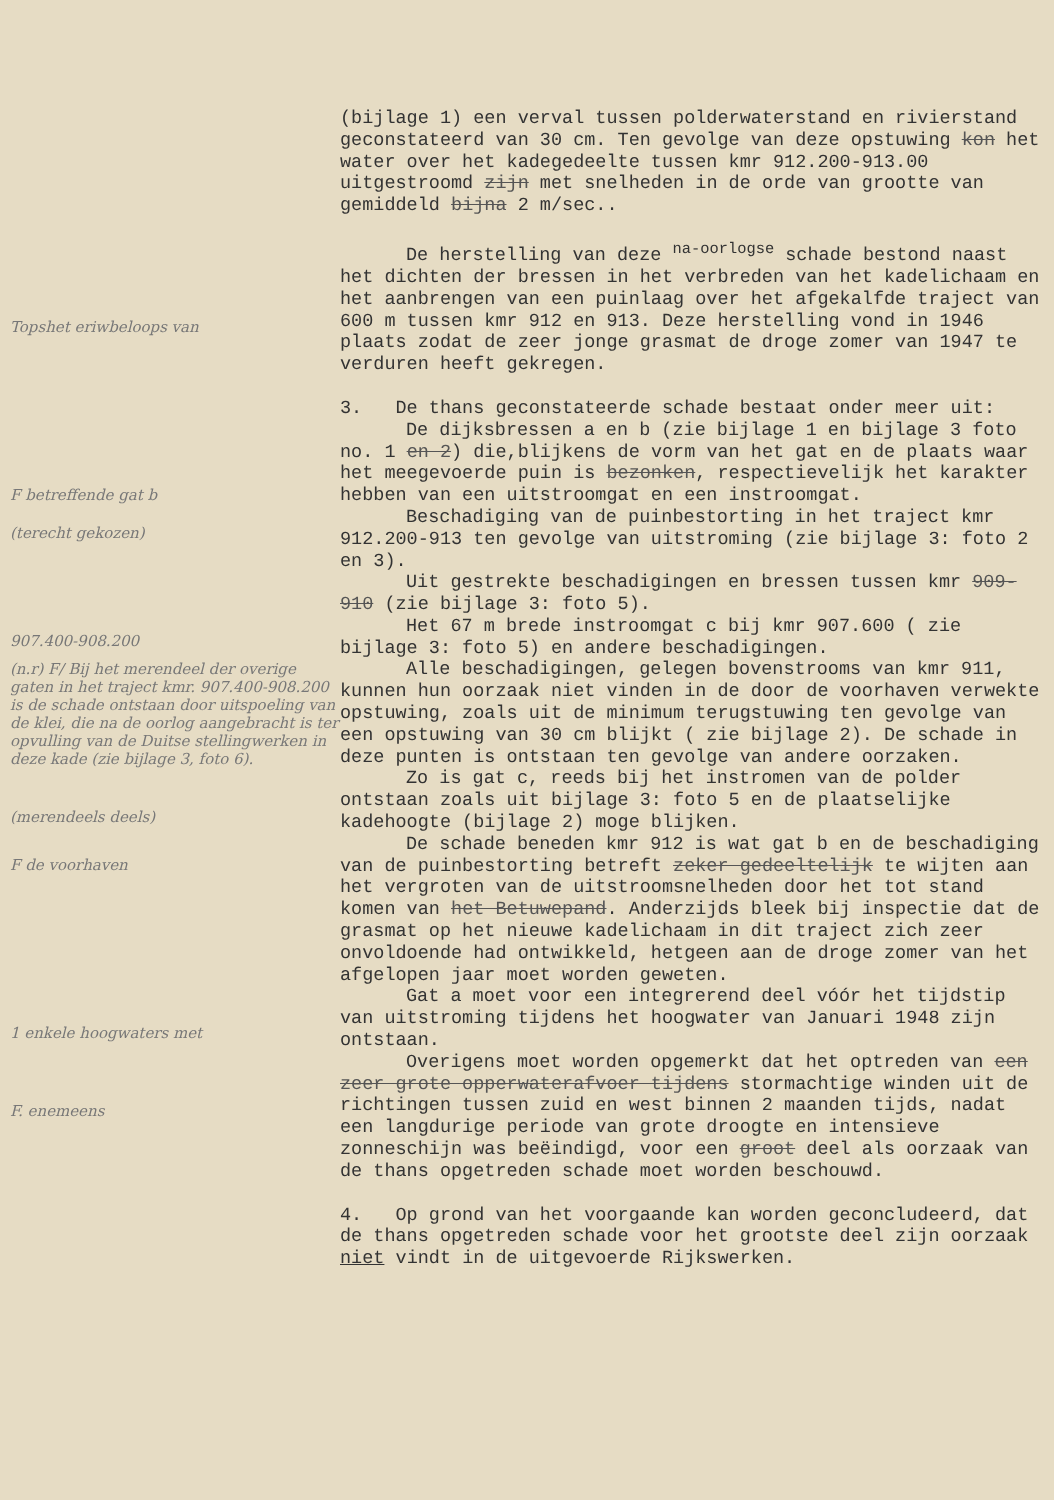Topshet eriwbeloops van
F betreffende gat b
(terecht gekozen)
907.400-908.200
(n.r) F/ Bij het merendeel der overige gaten in het traject kmr. 907.400-908.200 is de schade ontstaan door uitspoeling van de klei, die na de oorlog aangebracht is ter opvulling van de Duitse stellingwerken in deze kade (zie bijlage 3, foto 6).
(merendeels deels)
F de voorhaven
1 enkele hoogwaters met
F. enemeens
(bijlage 1) een verval tussen polderwaterstand en rivierstand geconstateerd van 30 cm. Ten gevolge van deze opstuwing kon het water over het kadegedeelte tussen kmr 912.200-913.00 uitgestroomd zijn met snelheden in de orde van grootte van gemiddeld bijna 2 m/sec..
De herstelling van deze <sup>na-oorlogse</sup> schade bestond naast het dichten der bressen in het verbreden van het kadelichaam en het aanbrengen van een puinlaag over het afgekalfde traject van 600 m tussen kmr 912 en 913. Deze herstelling vond in 1946 plaats zodat de zeer jonge grasmat de droge zomer van 1947 te verduren heeft gekregen.
3. De thans geconstateerde schade bestaat onder meer uit:
De dijksbressen a en b (zie bijlage 1 en bijlage 3 foto no. 1 en 2) die,blijkens de vorm van het gat en de plaats waar het meegevoerde puin is bezonken, respectievelijk het karakter hebben van een uitstroomgat en een instroomgat.
Beschadiging van de puinbestorting in het traject kmr 912.200-913 ten gevolge van uitstroming (zie bijlage 3: foto 2 en 3).
Uit gestrekte beschadigingen en bressen tussen kmr 909-910 (zie bijlage 3: foto 5).
Het 67 m brede instroomgat c bij kmr 907.600 ( zie bijlage 3: foto 5) en andere beschadigingen.
Alle beschadigingen, gelegen bovenstrooms van kmr 911, kunnen hun oorzaak niet vinden in de door de voorhaven verwekte opstuwing, zoals uit de minimum terugstuwing ten gevolge van een opstuwing van 30 cm blijkt ( zie bijlage 2). De schade in deze punten is ontstaan ten gevolge van andere oorzaken.
Zo is gat c, reeds bij het instromen van de polder ontstaan zoals uit bijlage 3: foto 5 en de plaatselijke kadehoogte (bijlage 2) moge blijken.
De schade beneden kmr 912 is wat gat b en de beschadiging van de puinbestorting betreft zeker gedeeltelijk te wijten aan het vergroten van de uitstroomsnelheden door het tot stand komen van het Betuwepand. Anderzijds bleek bij inspectie dat de grasmat op het nieuwe kadelichaam in dit traject zich zeer onvoldoende had ontwikkeld, hetgeen aan de droge zomer van het afgelopen jaar moet worden geweten.
Gat a moet voor een integrerend deel vóór het tijdstip van uitstroming tijdens het hoogwater van Januari 1948 zijn ontstaan.
Overigens moet worden opgemerkt dat het optreden van een zeer grote opperwaterafvoer tijdens stormachtige winden uit de richtingen tussen zuid en west binnen 2 maanden tijds, nadat een langdurige periode van grote droogte en intensieve zonneschijn was beëindigd, voor een groot deel als oorzaak van de thans opgetreden schade moet worden beschouwd.
4. Op grond van het voorgaande kan worden geconcludeerd, dat de thans opgetreden schade voor het grootste deel zijn oorzaak niet vindt in de uitgevoerde Rijkswerken.